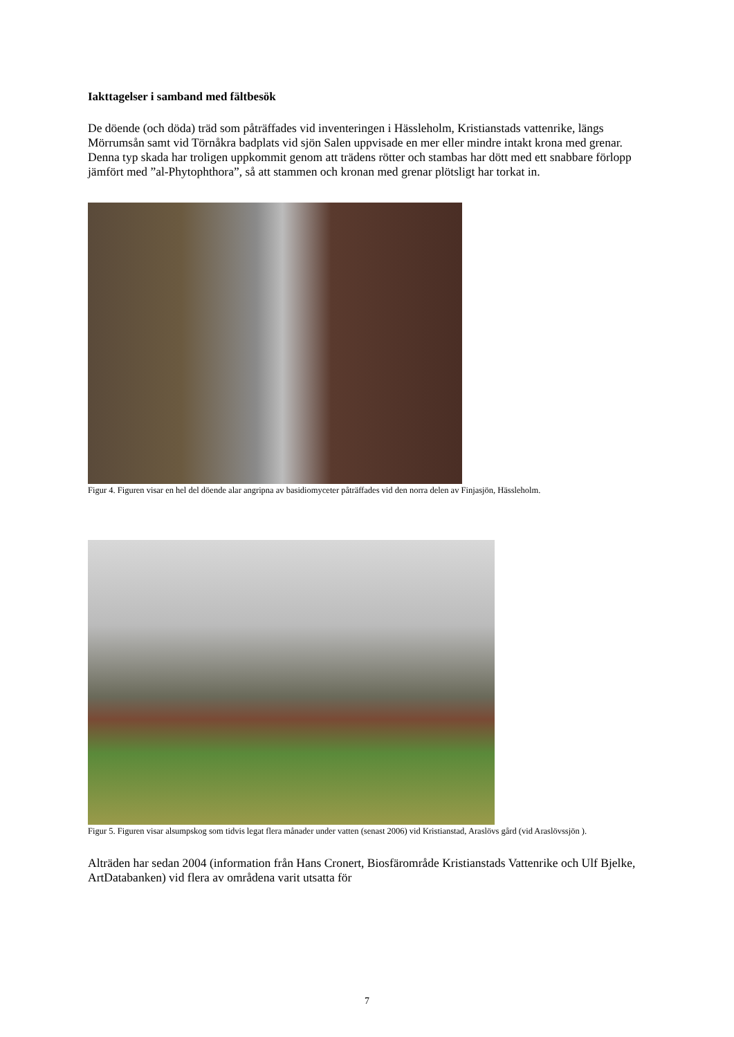Iakttagelser i samband med fältbesök
De döende (och döda) träd som påträffades vid inventeringen i Hässleholm, Kristianstads vattenrike, längs Mörrumsån samt vid Törnåkra badplats vid sjön Salen uppvisade en mer eller mindre intakt krona med grenar. Denna typ skada har troligen uppkommit genom att trädens rötter och stambas har dött med ett snabbare förlopp jämfört med ”al-Phytophthora”, så att stammen och kronan med grenar plötsligt har torkat in.
Figur 4. Figuren visar en hel del döende alar angripna av basidiomyceter påträffades vid den norra delen av Finjasjön, Hässleholm.
Figur 5. Figuren visar alsumpskog som tidvis legat flera månader under vatten (senast 2006) vid Kristianstad, Araslövs gård (vid Araslövssjön ).
Alträden har sedan 2004 (information från Hans Cronert, Biosfärområde Kristianstads Vattenrike och Ulf Bjelke, ArtDatabanken) vid flera av områdena varit utsatta för
7